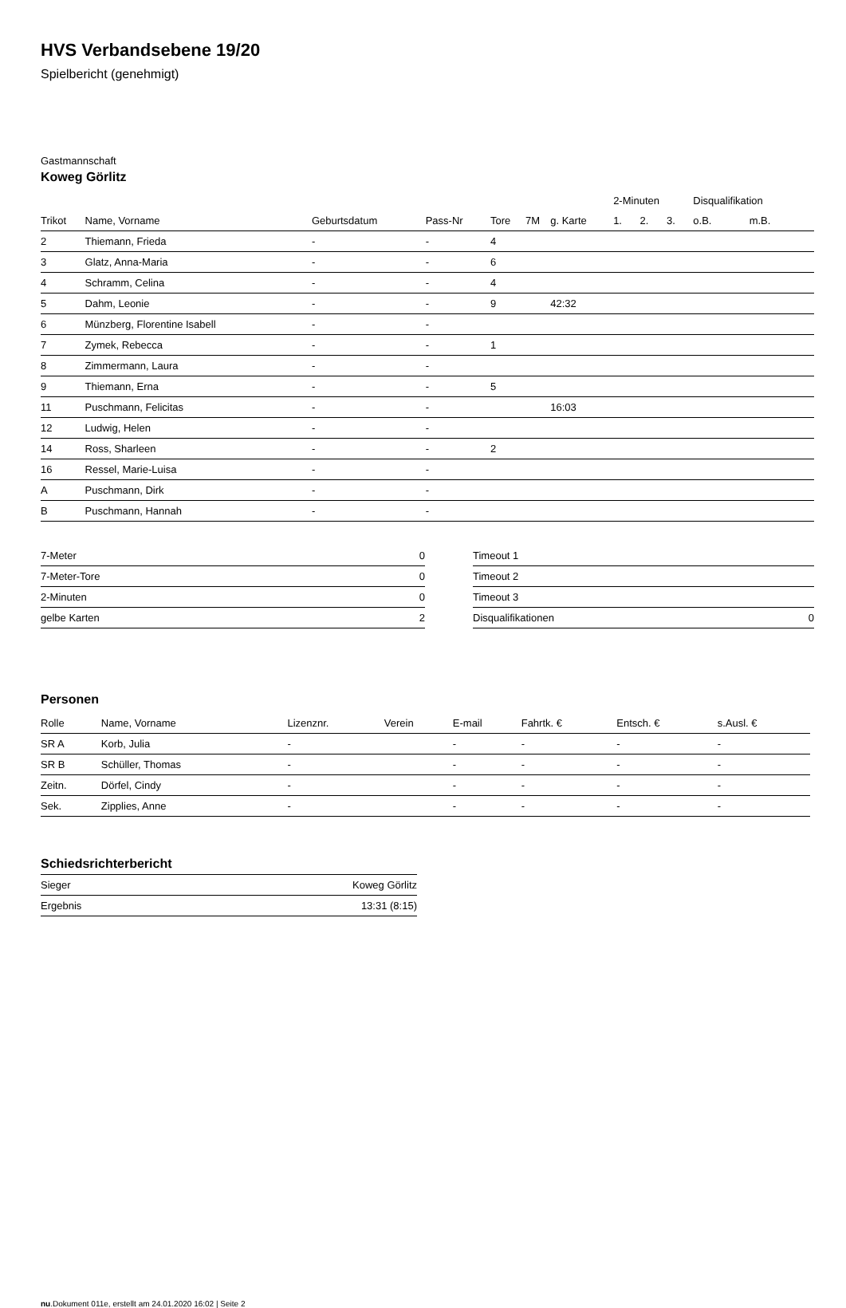HVS Verbandsebene 19/20
Spielbericht (genehmigt)
Gastmannschaft
Koweg Görlitz
| | | | | | | | 2-Minuten | | | Disqualifikation | |
| --- | --- | --- | --- | --- | --- | --- | --- | --- | --- | --- | --- |
| Trikot | Name, Vorname | Geburtsdatum | Pass-Nr | Tore | 7M | g. Karte | 1. | 2. | 3. | o.B. | m.B. |
| 2 | Thiemann, Frieda | - | - | 4 | | | | | | | |
| 3 | Glatz, Anna-Maria | - | - | 6 | | | | | | | |
| 4 | Schramm, Celina | - | - | 4 | | | | | | | |
| 5 | Dahm, Leonie | - | - | 9 | | 42:32 | | | | | |
| 6 | Münzberg, Florentine Isabell | - | - | | | | | | | | |
| 7 | Zymek, Rebecca | - | - | 1 | | | | | | | |
| 8 | Zimmermann, Laura | - | - | | | | | | | | |
| 9 | Thiemann, Erna | - | - | 5 | | | | | | | |
| 11 | Puschmann, Felicitas | - | - | | | 16:03 | | | | | |
| 12 | Ludwig, Helen | - | - | | | | | | | | |
| 14 | Ross, Sharleen | - | - | 2 | | | | | | | |
| 16 | Ressel, Marie-Luisa | - | - | | | | | | | | |
| A | Puschmann, Dirk | - | - | | | | | | | | |
| B | Puschmann, Hannah | - | - | | | | | | | | |
| 7-Meter | 0 |
| 7-Meter-Tore | 0 |
| 2-Minuten | 0 |
| gelbe Karten | 2 |
| Timeout 1 | |
| Timeout 2 | |
| Timeout 3 | |
| Disqualifikationen | 0 |
Personen
| Rolle | Name, Vorname | Lizenznr. | Verein | E-mail | Fahrtk. € | Entsch. € | s.Ausl. € |
| --- | --- | --- | --- | --- | --- | --- | --- |
| SR A | Korb, Julia | - | | - | - | - | - |
| SR B | Schüller, Thomas | - | | - | - | - | - |
| Zeitn. | Dörfel, Cindy | - | | - | - | - | - |
| Sek. | Zipplies, Anne | - | | - | - | - | - |
Schiedsrichterbericht
| Sieger | Koweg Görlitz |
| Ergebnis | 13:31 (8:15) |
nu.Dokument 011e, erstellt am 24.01.2020 16:02 | Seite 2